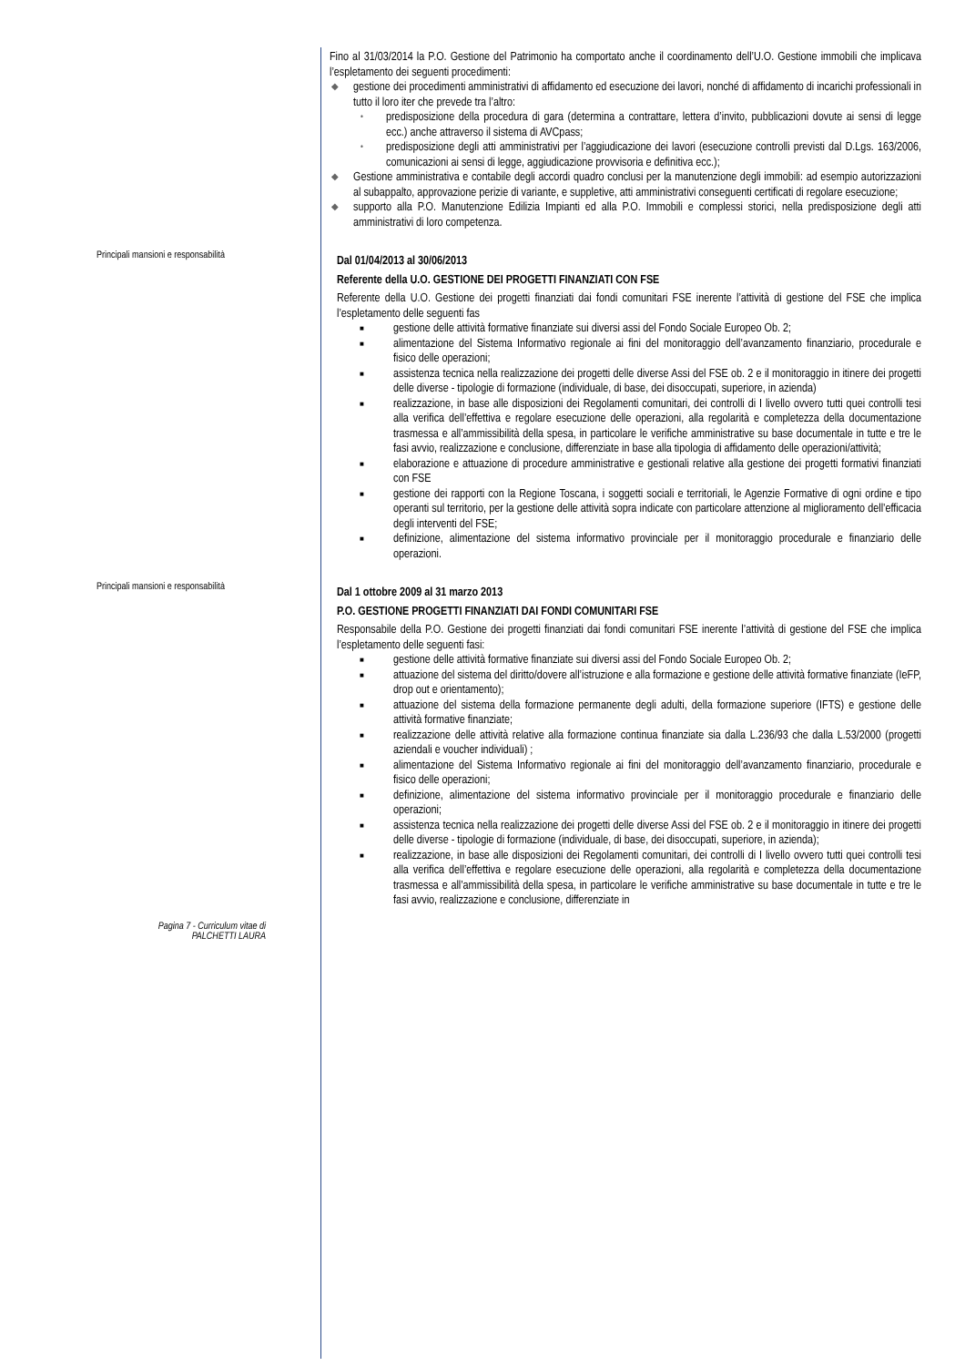Fino al 31/03/2014 la P.O. Gestione del Patrimonio ha comportato anche il coordinamento dell’U.O. Gestione immobili che implicava l’espletamento dei seguenti procedimenti:
◆ gestione dei procedimenti amministrativi di affidamento ed esecuzione dei lavori, nonché di affidamento di incarichi professionali in tutto il loro iter che prevede tra l’altro:
• predisposizione della procedura di gara (determina a contrattare, lettera d’invito, pubblicazioni dovute ai sensi di legge ecc.) anche attraverso il sistema di AVCpass;
• predisposizione degli atti amministrativi per l’aggiudicazione dei lavori (esecuzione controlli previsti dal D.Lgs. 163/2006, comunicazioni ai sensi di legge, aggiudicazione provvisoria e definitiva ecc.);
◆ Gestione amministrativa e contabile degli accordi quadro conclusi per la manutenzione degli immobili: ad esempio autorizzazioni al subappalto, approvazione perizie di variante, e suppletive, atti amministrativi conseguenti certificati di regolare esecuzione;
◆ supporto alla P.O. Manutenzione Edilizia Impianti ed alla P.O. Immobili e complessi storici, nella predisposizione degli atti amministrativi di loro competenza.
Principali mansioni e responsabilità
Dal 01/04/2013 al 30/06/2013
Referente della U.O. GESTIONE DEI PROGETTI FINANZIATI CON FSE
Referente della U.O. Gestione dei progetti finanziati dai fondi comunitari FSE inerente l’attività di gestione del FSE che implica l’espletamento delle seguenti fas
■ gestione delle attività formative finanziate sui diversi assi del Fondo Sociale Europeo Ob. 2;
■ alimentazione del Sistema Informativo regionale ai fini del monitoraggio dell’avanzamento finanziario, procedurale e fisico delle operazioni;
■ assistenza tecnica nella realizzazione dei progetti delle diverse Assi del FSE ob. 2 e il monitoraggio in itinere dei progetti delle diverse - tipologie di formazione (individuale, di base, dei disoccupati, superiore, in azienda)
■ realizzazione, in base alle disposizioni dei Regolamenti comunitari, dei controlli di I livello ovvero tutti quei controlli tesi alla verifica dell’effettiva e regolare esecuzione delle operazioni, alla regolarità e completezza della documentazione trasmessa e all’ammissibilità della spesa, in particolare le verifiche amministrative su base documentale in tutte e tre le fasi avvio, realizzazione e conclusione, differenziate in base alla tipologia di affidamento delle operazioni/attività;
■ elaborazione e attuazione di procedure amministrative e gestionali relative alla gestione dei progetti formativi finanziati con FSE
■ gestione dei rapporti con la Regione Toscana, i soggetti sociali e territoriali, le Agenzie Formative di ogni ordine e tipo operanti sul territorio, per la gestione delle attività sopra indicate con particolare attenzione al miglioramento dell’efficacia degli interventi del FSE;
■ definizione, alimentazione del sistema informativo provinciale per il monitoraggio procedurale e finanziario delle operazioni.
Principali mansioni e responsabilità
Dal 1 ottobre 2009 al 31 marzo 2013
P.O. GESTIONE PROGETTI FINANZIATI DAI FONDI COMUNITARI FSE
Responsabile della P.O. Gestione dei progetti finanziati dai fondi comunitari FSE inerente l’attività di gestione del FSE che implica l’espletamento delle seguenti fasi:
■ gestione delle attività formative finanziate sui diversi assi del Fondo Sociale Europeo Ob. 2;
■ attuazione del sistema del diritto/dovere all’istruzione e alla formazione e gestione delle attività formative finanziate (IeFP, drop out e orientamento);
■ attuazione del sistema della formazione permanente degli adulti, della formazione superiore (IFTS) e gestione delle attività formative finanziate;
■ realizzazione delle attività relative alla formazione continua finanziate sia dalla L.236/93 che dalla L.53/2000 (progetti aziendali e voucher individuali) ;
■ alimentazione del Sistema Informativo regionale ai fini del monitoraggio dell’avanzamento finanziario, procedurale e fisico delle operazioni;
■ definizione, alimentazione del sistema informativo provinciale per il monitoraggio procedurale e finanziario delle operazioni;
■ assistenza tecnica nella realizzazione dei progetti delle diverse Assi del FSE ob. 2 e il monitoraggio in itinere dei progetti delle diverse - tipologie di formazione (individuale, di base, dei disoccupati, superiore, in azienda);
■ realizzazione, in base alle disposizioni dei Regolamenti comunitari, dei controlli di I livello ovvero tutti quei controlli tesi alla verifica dell’effettiva e regolare esecuzione delle operazioni, alla regolarità e completezza della documentazione trasmessa e all’ammissibilità della spesa, in particolare le verifiche amministrative su base documentale in tutte e tre le fasi avvio, realizzazione e conclusione, differenziate in
Pagina 7 - Curriculum vitae di
PALCHETTI LAURA